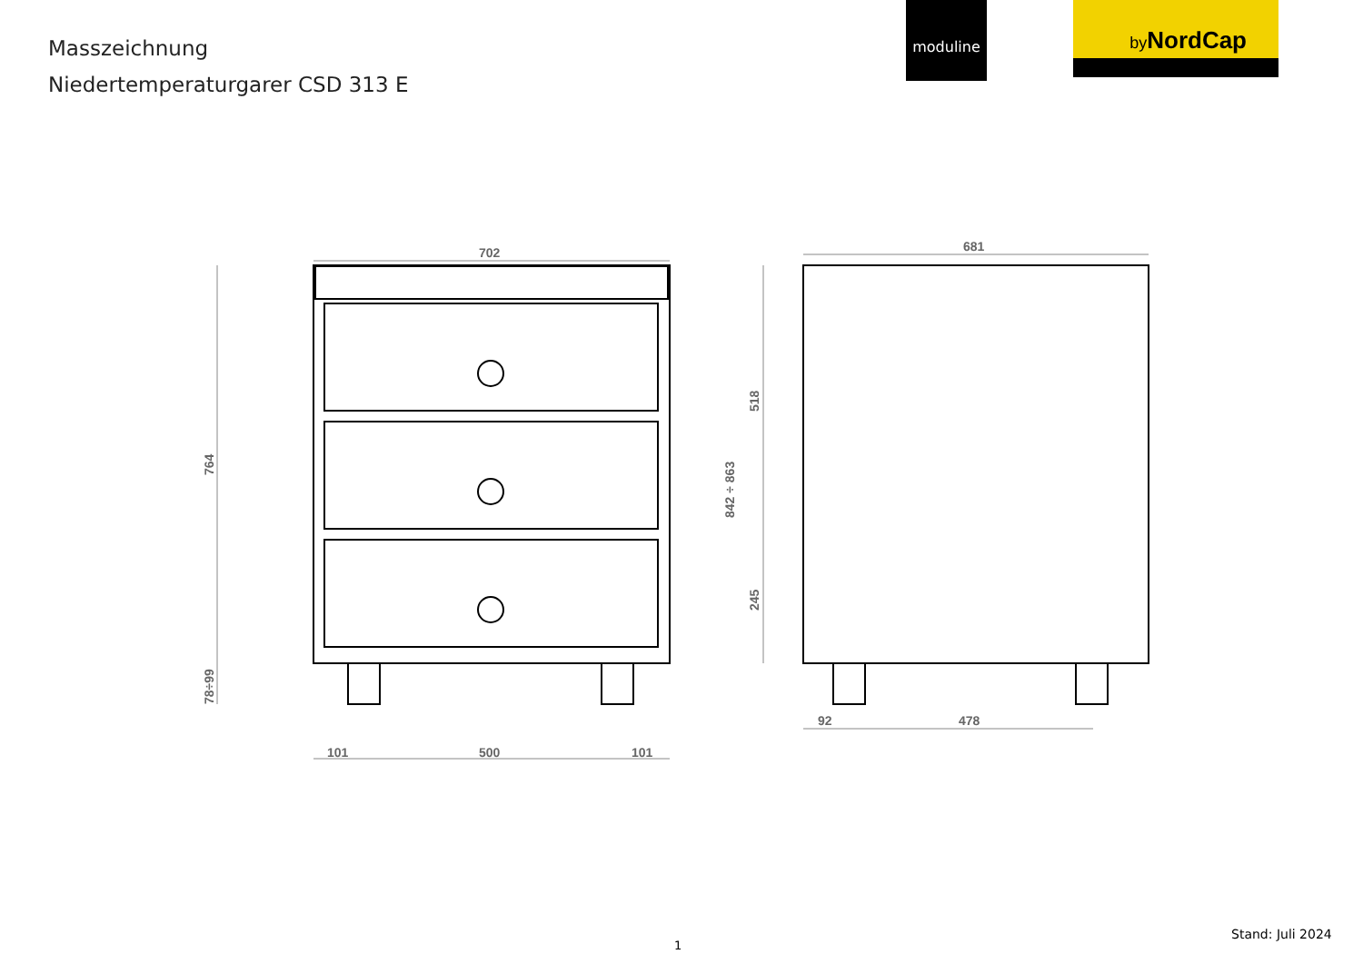Masszeichnung
Niedertemperaturgarer CSD 313 E
moduline by NordCap
702
681
764
78÷99
842 ÷ 863
518
245
101
500
101
92
478
1
Stand: Juli 2024